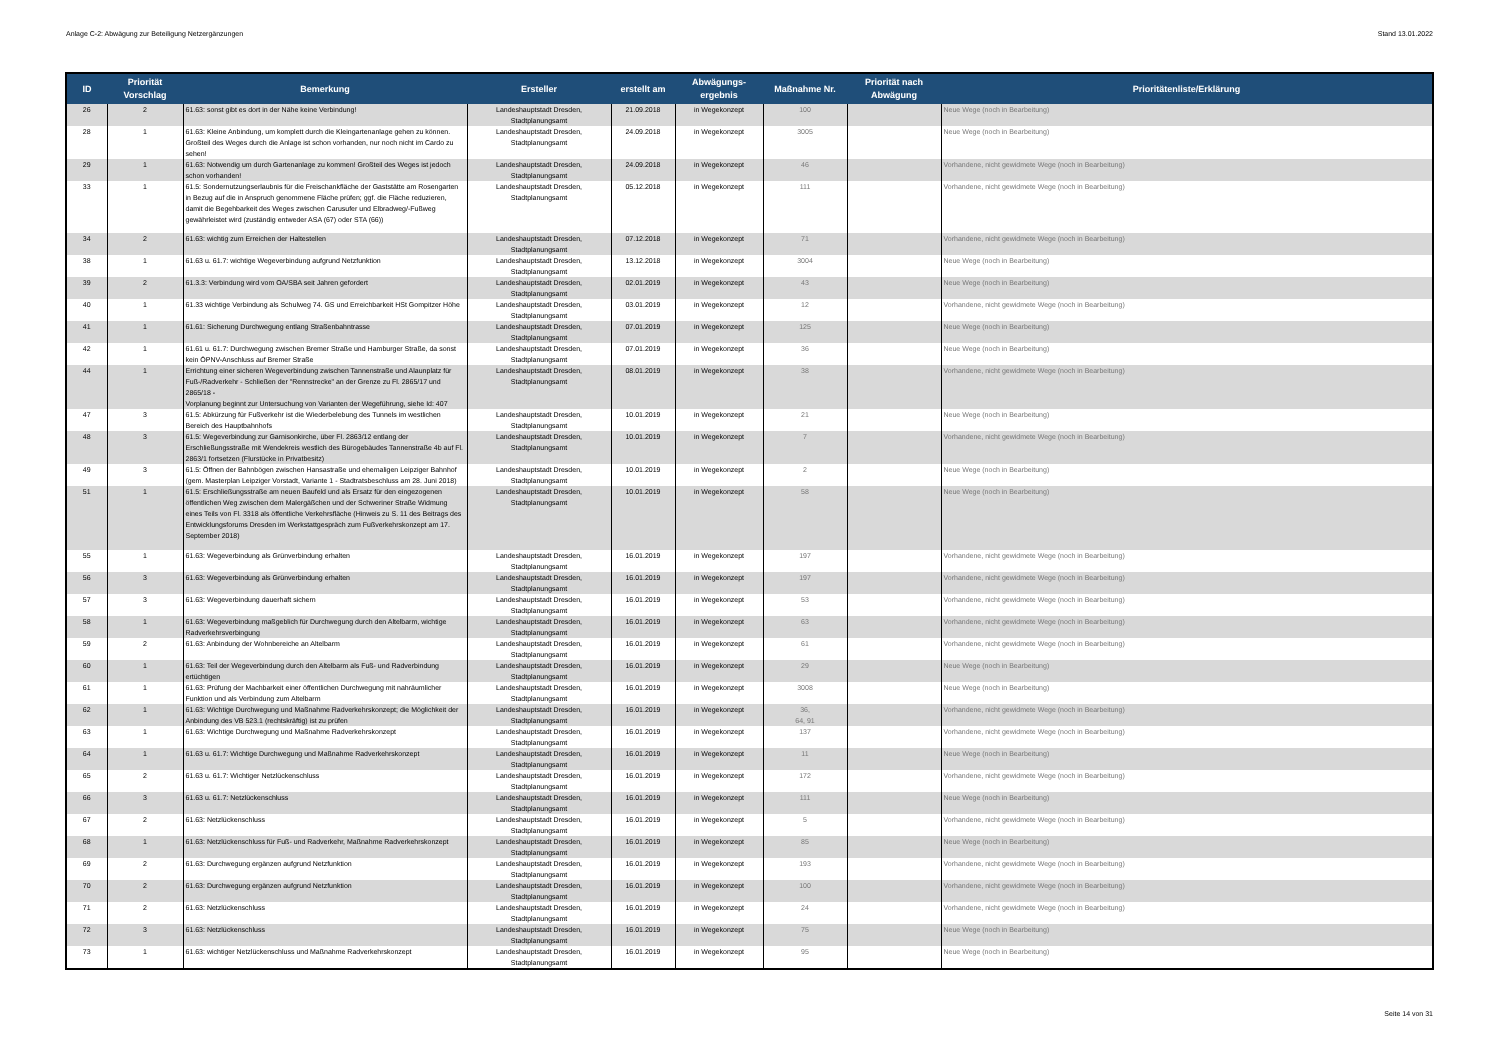Anlage C-2: Abwägung zur Beteiligung Netzergänzungen Stand 13.01.2022
| ID | Priorität Vorschlag | Bemerkung | Ersteller | erstellt am | Abwägungs-ergebnis | Maßnahme Nr. | Priorität nach Abwägung | Prioritätenliste/Erklärung |
| --- | --- | --- | --- | --- | --- | --- | --- | --- |
| 26 | 2 | 61.63: sonst gibt es dort in der Nähe keine Verbindung! | Landeshauptstadt Dresden, Stadtplanungsamt | 21.09.2018 | in Wegekonzept | 100 | | Neue Wege (noch in Bearbeitung) |
| 28 | 1 | 61.63: Kleine Anbindung, um komplett durch die Kleingartenanlage gehen zu können. Großteil des Weges durch die Anlage ist schon vorhanden, nur noch nicht im Cardo zu sehen! | Landeshauptstadt Dresden, Stadtplanungsamt | 24.09.2018 | in Wegekonzept | 3005 | | Neue Wege (noch in Bearbeitung) |
| 29 | 1 | 61.63: Notwendig um durch Gartenanlage zu kommen! Großteil des Weges ist jedoch schon vorhanden! | Landeshauptstadt Dresden, Stadtplanungsamt | 24.09.2018 | in Wegekonzept | 46 | | Vorhandene, nicht gewidmete Wege (noch in Bearbeitung) |
| 33 | 1 | 61.5: Sondernutzungserlaubnis für die Freischankfläche der Gaststätte am Rosengarten in Bezug auf die in Anspruch genommene Fläche prüfen; ggf. die Fläche reduzieren, damit die Begehbarkeit des Weges zwischen Carusufer und Elbradweg/-Fußweg gewährleistet wird (zuständig entweder ASA (67) oder STA (66)) | Landeshauptstadt Dresden, Stadtplanungsamt | 05.12.2018 | in Wegekonzept | 111 | | Vorhandene, nicht gewidmete Wege (noch in Bearbeitung) |
| 34 | 2 | 61.63: wichtig zum Erreichen der Haltestellen | Landeshauptstadt Dresden, Stadtplanungsamt | 07.12.2018 | in Wegekonzept | 71 | | Vorhandene, nicht gewidmete Wege (noch in Bearbeitung) |
| 38 | 1 | 61.63 u. 61.7: wichtige Wegeverbindung aufgrund Netzfunktion | Landeshauptstadt Dresden, Stadtplanungsamt | 13.12.2018 | in Wegekonzept | 3004 | | Neue Wege (noch in Bearbeitung) |
| 39 | 2 | 61.3.3: Verbindung wird vom OA/SBA seit Jahren gefordert | Landeshauptstadt Dresden, Stadtplanungsamt | 02.01.2019 | in Wegekonzept | 43 | | Neue Wege (noch in Bearbeitung) |
| 40 | 1 | 61.33 wichtige Verbindung als Schulweg 74. GS und Erreichbarkeit HSt Gompitzer Höhe | Landeshauptstadt Dresden, Stadtplanungsamt | 03.01.2019 | in Wegekonzept | 12 | | Vorhandene, nicht gewidmete Wege (noch in Bearbeitung) |
| 41 | 1 | 61.61: Sicherung Durchwegung entlang Straßenbahntrasse | Landeshauptstadt Dresden, Stadtplanungsamt | 07.01.2019 | in Wegekonzept | 125 | | Neue Wege (noch in Bearbeitung) |
| 42 | 1 | 61.61 u. 61.7: Durchwegung zwischen Bremer Straße und Hamburger Straße, da sonst kein ÖPNV-Anschluss auf Bremer Straße | Landeshauptstadt Dresden, Stadtplanungsamt | 07.01.2019 | in Wegekonzept | 36 | | Neue Wege (noch in Bearbeitung) |
| 44 | 1 | Errichtung einer sicheren Wegeverbindung zwischen Tannenstraße und Alaunplatz für Fuß-/Radverkehr - Schließen der "Rennstrecke" an der Grenze zu Fl. 2865/17 und 2865/18 - Vorplanung beginnt zur Untersuchung von Varianten der Wegeführung, siehe Id: 407 | Landeshauptstadt Dresden, Stadtplanungsamt | 08.01.2019 | in Wegekonzept | 38 | | Vorhandene, nicht gewidmete Wege (noch in Bearbeitung) |
| 47 | 3 | 61.5: Abkürzung für Fußverkehr ist die Wiederbelebung des Tunnels im westlichen Bereich des Hauptbahnhofs | Landeshauptstadt Dresden, Stadtplanungsamt | 10.01.2019 | in Wegekonzept | 21 | | Neue Wege (noch in Bearbeitung) |
| 48 | 3 | 61.5: Wegeverbindung zur Garnisonkirche, über Fl. 2863/12 entlang der Erschließungsstraße mit Wendekreis westlich des Bürogebäudes Tannenstraße 4b auf Fl. 2863/1 fortsetzen (Flurstücke in Privatbesitz) | Landeshauptstadt Dresden, Stadtplanungsamt | 10.01.2019 | in Wegekonzept | 7 | | Vorhandene, nicht gewidmete Wege (noch in Bearbeitung) |
| 49 | 3 | 61.5: Öffnen der Bahnbögen zwischen Hansastraße und ehemaligen Leipziger Bahnhof (gem. Masterplan Leipziger Vorstadt, Variante 1 - Stadtratsbeschluss am 28. Juni 2018) | Landeshauptstadt Dresden, Stadtplanungsamt | 10.01.2019 | in Wegekonzept | 2 | | Neue Wege (noch in Bearbeitung) |
| 51 | 1 | 61.5: Erschließungsstraße am neuen Baufeld und als Ersatz für den eingezogenen öffentlichen Weg zwischen dem Malergäßchen und der Schweriner Straße Widmung eines Teils von Fl. 3318 als öffentliche Verkehrsfläche (Hinweis zu S. 11 des Beitrags des Entwicklungsforums Dresden im Werkstattgespräch zum Fußverkehrskonzept am 17. September 2018) | Landeshauptstadt Dresden, Stadtplanungsamt | 10.01.2019 | in Wegekonzept | 58 | | Neue Wege (noch in Bearbeitung) |
| 55 | 1 | 61.63: Wegeverbindung als Grünverbindung erhalten | Landeshauptstadt Dresden, Stadtplanungsamt | 16.01.2019 | in Wegekonzept | 197 | | Vorhandene, nicht gewidmete Wege (noch in Bearbeitung) |
| 56 | 3 | 61.63: Wegeverbindung als Grünverbindung erhalten | Landeshauptstadt Dresden, Stadtplanungsamt | 16.01.2019 | in Wegekonzept | 197 | | Vorhandene, nicht gewidmete Wege (noch in Bearbeitung) |
| 57 | 3 | 61.63: Wegeverbindung dauerhaft sichern | Landeshauptstadt Dresden, Stadtplanungsamt | 16.01.2019 | in Wegekonzept | 53 | | Vorhandene, nicht gewidmete Wege (noch in Bearbeitung) |
| 58 | 1 | 61.63: Wegeverbindung maßgeblich für Durchwegung durch den Altelbarm, wichtige Radverkehrsverbingung | Landeshauptstadt Dresden, Stadtplanungsamt | 16.01.2019 | in Wegekonzept | 63 | | Vorhandene, nicht gewidmete Wege (noch in Bearbeitung) |
| 59 | 2 | 61.63: Anbindung der Wohnbereiche an Altelbarm | Landeshauptstadt Dresden, Stadtplanungsamt | 16.01.2019 | in Wegekonzept | 61 | | Vorhandene, nicht gewidmete Wege (noch in Bearbeitung) |
| 60 | 1 | 61.63: Teil der Wegeverbindung durch den Altelbarm als Fuß- und Radverbindung ertüchtigen | Landeshauptstadt Dresden, Stadtplanungsamt | 16.01.2019 | in Wegekonzept | 29 | | Neue Wege (noch in Bearbeitung) |
| 61 | 1 | 61.63: Prüfung der Machbarkeit einer öffentlichen Durchwegung mit nahräumlicher Funktion und als Verbindung zum Altelbarm | Landeshauptstadt Dresden, Stadtplanungsamt | 16.01.2019 | in Wegekonzept | 3008 | | Neue Wege (noch in Bearbeitung) |
| 62 | 1 | 61.63: Wichtige Durchwegung und Maßnahme Radverkehrskonzept; die Möglichkeit der Anbindung des VB 523.1 (rechtskräftig) ist zu prüfen | Landeshauptstadt Dresden, Stadtplanungsamt | 16.01.2019 | in Wegekonzept | 36, 64, 91 | | Vorhandene, nicht gewidmete Wege (noch in Bearbeitung) |
| 63 | 1 | 61.63: Wichtige Durchwegung und Maßnahme Radverkehrskonzept | Landeshauptstadt Dresden, Stadtplanungsamt | 16.01.2019 | in Wegekonzept | 137 | | Vorhandene, nicht gewidmete Wege (noch in Bearbeitung) |
| 64 | 1 | 61.63 u. 61.7: Wichtige Durchwegung und Maßnahme Radverkehrskonzept | Landeshauptstadt Dresden, Stadtplanungsamt | 16.01.2019 | in Wegekonzept | 11 | | Neue Wege (noch in Bearbeitung) |
| 65 | 2 | 61.63 u. 61.7: Wichtiger Netzlückenschluss | Landeshauptstadt Dresden, Stadtplanungsamt | 16.01.2019 | in Wegekonzept | 172 | | Vorhandene, nicht gewidmete Wege (noch in Bearbeitung) |
| 66 | 3 | 61.63 u. 61.7: Netzlückenschluss | Landeshauptstadt Dresden, Stadtplanungsamt | 16.01.2019 | in Wegekonzept | 111 | | Neue Wege (noch in Bearbeitung) |
| 67 | 2 | 61.63: Netzlückenschluss | Landeshauptstadt Dresden, Stadtplanungsamt | 16.01.2019 | in Wegekonzept | 5 | | Vorhandene, nicht gewidmete Wege (noch in Bearbeitung) |
| 68 | 1 | 61.63: Netzlückenschluss für Fuß- und Radverkehr, Maßnahme Radverkehrskonzept | Landeshauptstadt Dresden, Stadtplanungsamt | 16.01.2019 | in Wegekonzept | 85 | | Neue Wege (noch in Bearbeitung) |
| 69 | 2 | 61.63: Durchwegung ergänzen aufgrund Netzfunktion | Landeshauptstadt Dresden, Stadtplanungsamt | 16.01.2019 | in Wegekonzept | 193 | | Vorhandene, nicht gewidmete Wege (noch in Bearbeitung) |
| 70 | 2 | 61.63: Durchwegung ergänzen aufgrund Netzfunktion | Landeshauptstadt Dresden, Stadtplanungsamt | 16.01.2019 | in Wegekonzept | 100 | | Vorhandene, nicht gewidmete Wege (noch in Bearbeitung) |
| 71 | 2 | 61.63: Netzlückenschluss | Landeshauptstadt Dresden, Stadtplanungsamt | 16.01.2019 | in Wegekonzept | 24 | | Vorhandene, nicht gewidmete Wege (noch in Bearbeitung) |
| 72 | 3 | 61.63: Netzlückenschluss | Landeshauptstadt Dresden, Stadtplanungsamt | 16.01.2019 | in Wegekonzept | 75 | | Neue Wege (noch in Bearbeitung) |
| 73 | 1 | 61.63: wichtiger Netzlückenschluss und Maßnahme Radverkehrskonzept | Landeshauptstadt Dresden, Stadtplanungsamt | 16.01.2019 | in Wegekonzept | 95 | | Neue Wege (noch in Bearbeitung) |
Seite 14 von 31